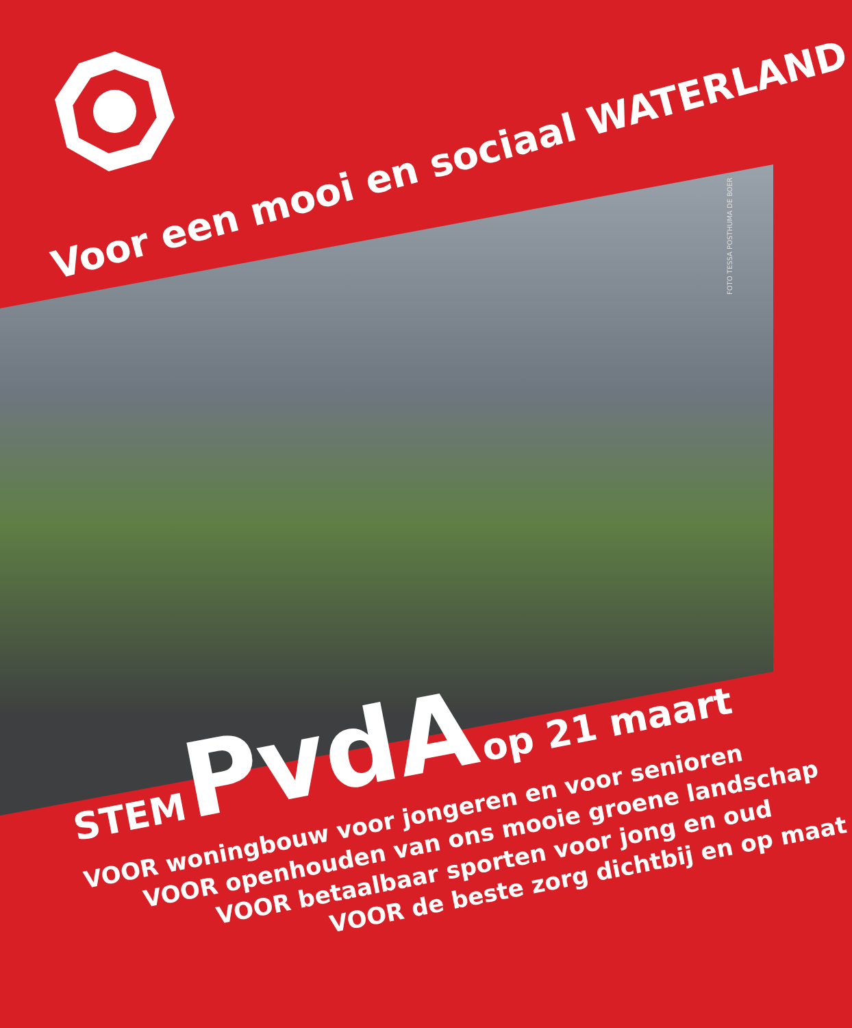Voor een mooi en sociaal WATERLAND
FOTO TESSA POSTHUMA DE BOER
STEM PvdA op 21 maart
VOOR woningbouw voor jongeren en voor senioren
VOOR openhouden van ons mooie groene landschap
VOOR betaalbaar sporten voor jong en oud
VOOR de beste zorg dichtbij en op maat